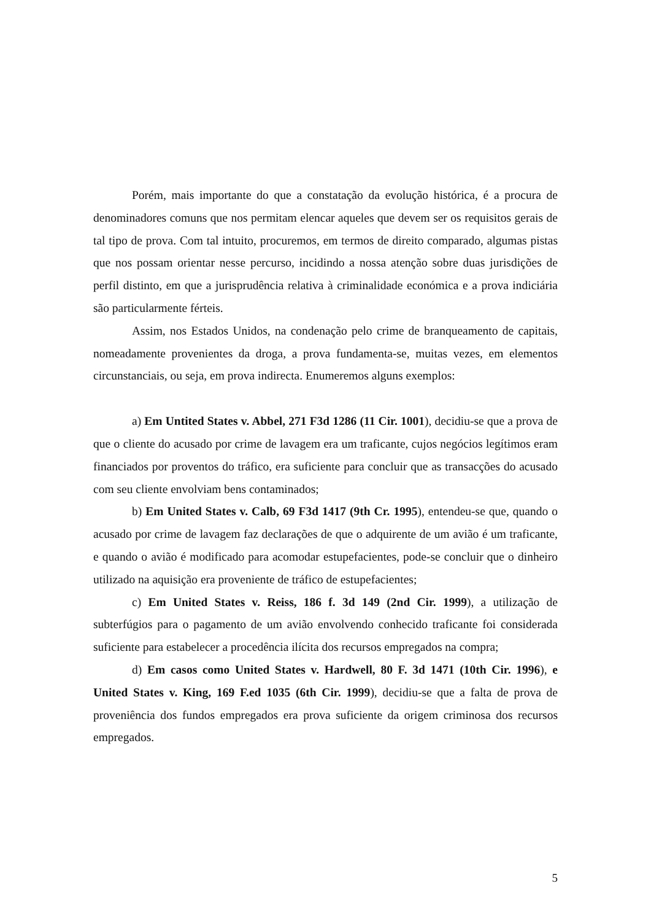Porém, mais importante do que a constatação da evolução histórica, é a procura de denominadores comuns que nos permitam elencar aqueles que devem ser os requisitos gerais de tal tipo de prova. Com tal intuito, procuremos, em termos de direito comparado, algumas pistas que nos possam orientar nesse percurso, incidindo a nossa atenção sobre duas jurisdições de perfil distinto, em que a jurisprudência relativa à criminalidade económica e a prova indiciária são particularmente férteis.
Assim, nos Estados Unidos, na condenação pelo crime de branqueamento de capitais, nomeadamente provenientes da droga, a prova fundamenta-se, muitas vezes, em elementos circunstanciais, ou seja, em prova indirecta. Enumeremos alguns exemplos:
a) Em Untited States v. Abbel, 271 F3d 1286 (11 Cir. 1001), decidiu-se que a prova de que o cliente do acusado por crime de lavagem era um traficante, cujos negócios legítimos eram financiados por proventos do tráfico, era suficiente para concluir que as transacções do acusado com seu cliente envolviam bens contaminados;
b) Em United States v. Calb, 69 F3d 1417 (9th Cr. 1995), entendeu-se que, quando o acusado por crime de lavagem faz declarações de que o adquirente de um avião é um traficante, e quando o avião é modificado para acomodar estupefacientes, pode-se concluir que o dinheiro utilizado na aquisição era proveniente de tráfico de estupefacientes;
c) Em United States v. Reiss, 186 f. 3d 149 (2nd Cir. 1999), a utilização de subterfúgios para o pagamento de um avião envolvendo conhecido traficante foi considerada suficiente para estabelecer a procedência ilícita dos recursos empregados na compra;
d) Em casos como United States v. Hardwell, 80 F. 3d 1471 (10th Cir. 1996), e United States v. King, 169 F.ed 1035 (6th Cir. 1999), decidiu-se que a falta de prova de proveniência dos fundos empregados era prova suficiente da origem criminosa dos recursos empregados.
5